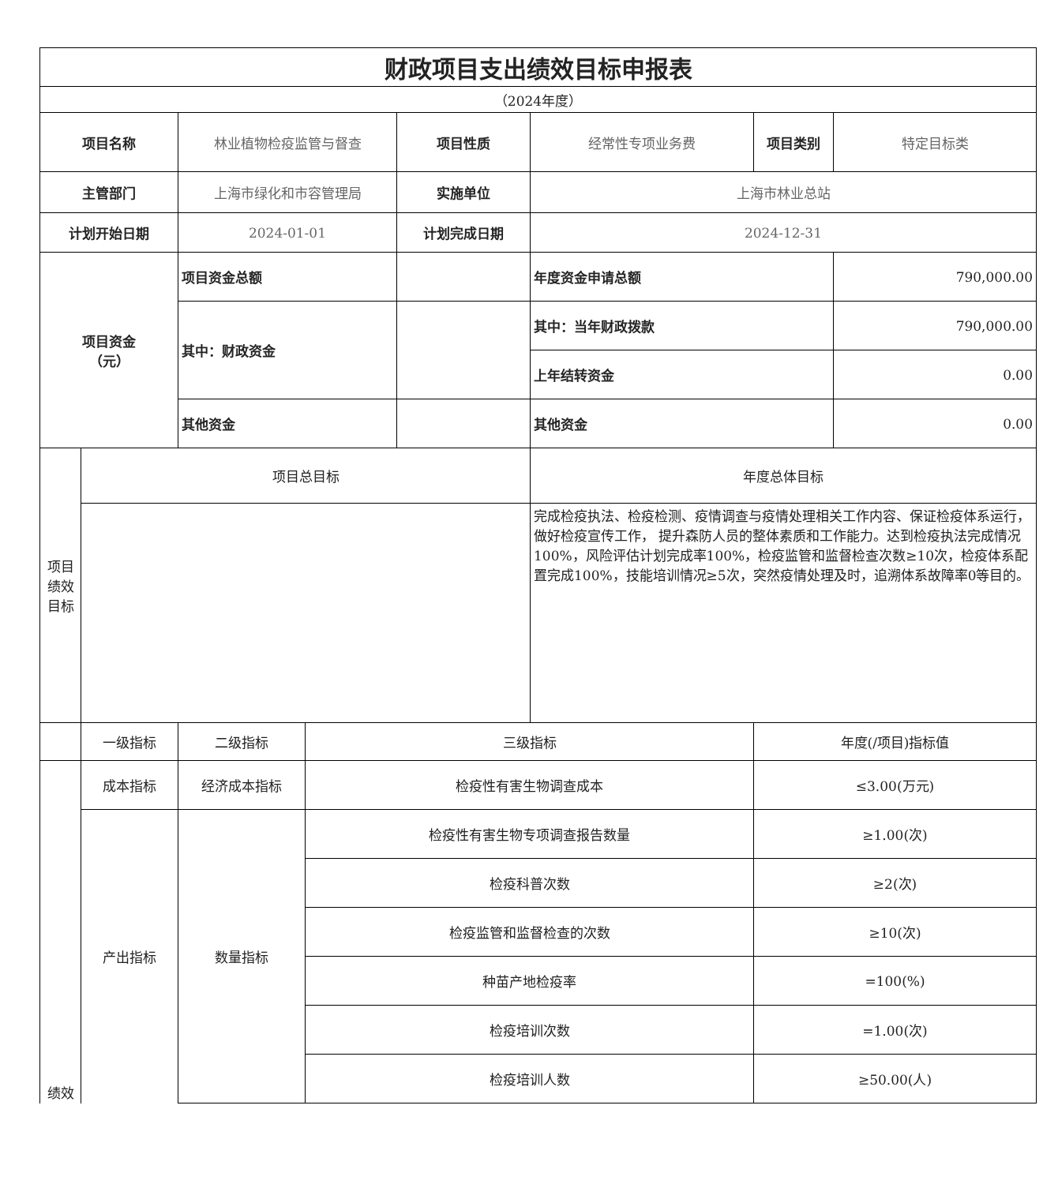| 财政项目支出绩效目标申报表 | | | | | | | |
| （2024年度） | | | | | | | |
| 项目名称 | | 林业植物检疫监管与督查 | | 项目性质 | 经常性专项业务费 | 项目类别 | 特定目标类 |
| 主管部门 | | 上海市绿化和市容管理局 | | 实施单位 | 上海市林业总站 | | |
| 计划开始日期 | | 2024-01-01 | | 计划完成日期 | 2024-12-31 | | |
| 项目资金 （元） | | 项目资金总额 | | | 年度资金申请总额 | | 790,000.00 |
| | | 其中：财政资金 | | | 其中：当年财政拨款 | | 790,000.00 |
| | | | | | 上年结转资金 | | 0.00 |
| | | 其他资金 | | | 其他资金 | | 0.00 |
| 项目 绩效 目标 | 项目总目标 | | | | 年度总体目标 | | |
| | | | | | 完成检疫执法、检疫检测、疫情调查与疫情处理相关工作内容、保证检疫体系运行，做好检疫宣传工作， 提升森防人员的整体素质和工作能力。达到检疫执法完成情况100%，风险评估计划完成率100%，检疫监管和监督检查次数≥10次，检疫体系配置完成100%，技能培训情况≥5次，突然疫情处理及时，追溯体系故障率0等目的。 | | |
| | 一级指标 | 二级指标 | 三级指标 | | | 年度(/项目)指标值 | |
| 绩效 | 成本指标 | 经济成本指标 | 检疫性有害生物调查成本 | | | ≤3.00(万元) | |
| | 产出指标 | 数量指标 | 检疫性有害生物专项调查报告数量 | | | ≥1.00(次) | |
| | | | 检疫科普次数 | | | ≥2(次) | |
| | | | 检疫监管和监督检查的次数 | | | ≥10(次) | |
| | | | 种苗产地检疫率 | | | =100(%) | |
| | | | 检疫培训次数 | | | =1.00(次) | |
| | | | 检疫培训人数 | | | ≥50.00(人) | |